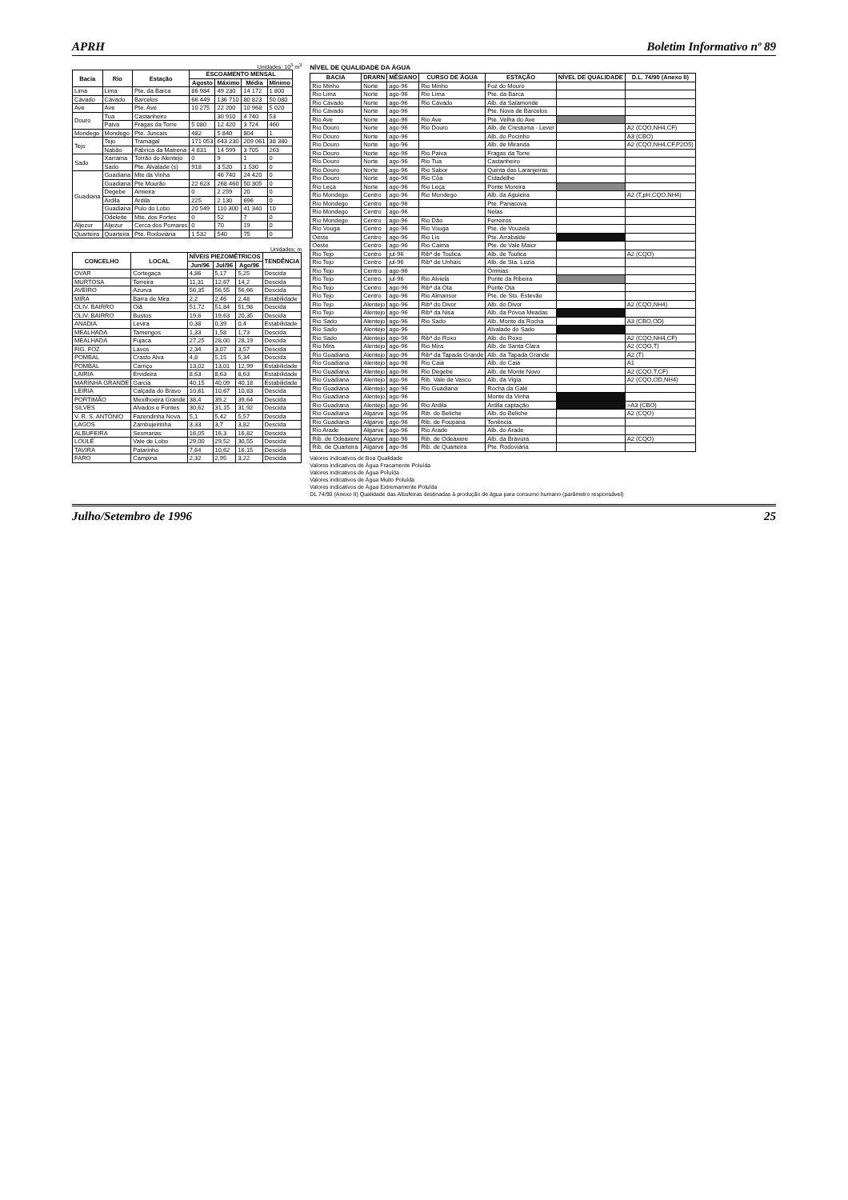APRH Boletim Informativo nº 89
Unidades: 10<sup>3</sup> m<sup>3</sup>
| Bacia | Rio | Estação | ESCOAMENTO MENSAL | | | |
| --- | --- | --- | --- | --- | --- | --- |
| | | | Agosto | Máximo | Média | Mínimo |
| Lima | Lima | Pte. da Barca | 86 984 | 49 230 | 14 172 | 1 800 |
| Cávado | Cávado | Barcelos | 66 449 | 136 710 | 80 823 | 50 080 |
| Ave | Ave | Pte. Ave | 10 275 | 22 200 | 10 968 | 5 020 |
| Douro | Tua | Castanheiro | | 30 910 | 4 740 | 53 |
| | Paiva | Fragas da Torre | 5 080 | 12 420 | 3 724 | 460 |
| Mondego | Mondego | Pte. Juncais | 482 | 5 840 | 804 | 1 |
| Tejo | Tejo | Tramagal | 171 053 | 643 230 | 209 061 | 38 380 |
| | Nabão | Fábrica da Matrena | 4 831 | 14 599 | 3 705 | 263 |
| Sado | Xarrama | Torrão do Alentejo | 0 | 9 | 1 | 0 |
| | Sado | Pte. Alvalade (s) | 918 | 3 520 | 1 530 | 0 |
| Guadiana | Guadiana | Mte da Vinha | | 46 740 | 24 420 | 0 |
| | Guadiana | Pte Mourão | 22 623 | 268 460 | 50 305 | 0 |
| | Degebe | Amieira | 0 | 2 259 | 20 | 0 |
| | Ardila | Ardila | 225 | 2 130 | 696 | 0 |
| | Guadiana | Pulo do Lobo | 20 549 | 110 300 | 41 340 | 10 |
| | Odeleite | Mte. dos Fortes | 0 | 52 | 7 | 0 |
| Aljezur | Aljezur | Cerca dos Pomares | 0 | 70 | 19 | 0 |
| Quarteira | Quarteira | Pte. Rodoviária | 1 532 | 540 | 75 | 0 |
Unidades: m
| CONCELHO | LOCAL | NÍVEIS PIEZOMÉTRICOS | | | TENDÊNCIA |
| --- | --- | --- | --- | --- | --- |
| | | Jun/96 | Jul/96 | Ago/96 | |
| OVAR | Cortegaça | 4,86 | 5,17 | 5,25 | Descida |
| MURTOSA | Torreira | 11,31 | 12,67 | 14,2 | Descida |
| AVEIRO | Azurva | 56,35 | 56,55 | 56,66 | Descida |
| MIRA | Barra de Mira | 2,2 | 2,46 | 2,48 | Estabilidade |
| OLIV. BAIRRO | Oiã | 51,72 | 51,84 | 51,98 | Descida |
| OLIV. BAIRRO | Bustos | 19,6 | 19,63 | 20,35 | Descida |
| ANADIA | Levira | 0,38 | 0,39 | 0,4 | Estabilidade |
| MEALHADA | Tamengos | 1,33 | 1,58 | 1,73 | Descida |
| MEALHADA | Fujaca | 27,25 | 28,00 | 28,19 | Descida |
| FIG. FOZ | Lavos | 2,34 | 3,07 | 3,57 | Descida |
| POMBAL | Crasto Alva | 4,8 | 5,15 | 5,34 | Descida |
| POMBAL | Carriço | 13,02 | 13,01 | 12,99 | Estabilidade |
| LAIRIA | Ervideira | 8,63 | 8,63 | 8,63 | Estabilidade |
| MARINHA GRANDE | Garcia | 40,15 | 40,09 | 40,18 | Estabilidade |
| LEIRIA | Calçada do Bravo | 10,61 | 10,67 | 10,83 | Descida |
| PORTIMÃO | Mexilhoeira Grande | 38,4 | 39,2 | 39,64 | Descida |
| SILVES | Alvados e Fontes | 30,62 | 31,15 | 31,92 | Descida |
| V. R. S. ANTÓNIO | Fazendinha Nova | 5,1 | 5,42 | 5,57 | Descida |
| LAGOS | Zambujeirinha | 3,33 | 3,7 | 3,82 | Descida |
| ALBUFEIRA | Sesmarias | 16,05 | 16,3 | 16,82 | Descida |
| LOULÉ | Vale de Lobo | 29,00 | 29,52 | 30,55 | Descida |
| TAVIRA | Patarinho | 7,64 | 10,62 | 16,15 | Descida |
| FARO | Campina | 2,32 | 2,95 | 3,22 | Descida |
NÍVEL DE QUALIDADE DA ÁGUA
| BACIA | DRARN | MÊS/ANO | CURSO DE ÁGUA | ESTAÇÃO | NÍVEL DE QUALIDADE | D.L. 74/90 (Anexo II) |
| --- | --- | --- | --- | --- | --- | --- |
| Rio Minho | Norte | ago-96 | Rio Minho | Foz do Mouro | | |
| Rio Lima | Norte | ago-96 | Rio Lima | Pte. da Barca | | |
| Rio Cávado | Norte | ago-96 | Rio Cávado | Alb. da Salamonde | | |
| Rio Cávado | Norte | ago-96 | | Pte. Nova de Barcelos | | |
| Rio Ave | Norte | ago-96 | Rio Ave | Pte. Velha do Ave | | |
| Rio Douro | Norte | ago-96 | Rio Douro | Alb. de Crestuma - Lever | | A2 (CQO,NH4,CF) |
| Rio Douro | Norte | ago-96 | | Alb. do Pocinho | | A3 (CBO) |
| Rio Douro | Norte | ago-96 | | Alb. de Miranda | | A2 (CQO,NH4,CF,P2O5) |
| Rio Douro | Norte | ago-96 | Rio Paiva | Fragas da Torre | | |
| Rio Douro | Norte | ago-96 | Rio Tua | Castanheiro | | |
| Rio Douro | Norte | ago-96 | Rio Sabor | Quinta das Laranjeiras | | |
| Rio Douro | Norte | ago-96 | Rio Côa | Cidadelhe | | |
| Rio Leça | Norte | ago-96 | Rio Leça | Ponte Moreira | | |
| Rio Mondego | Centro | ago-96 | Rio Mondego | Alb. da Aguieira | | A2 (T,pH,CQO,NH4) |
| Rio Mondego | Centro | ago-96 | | Pte. Panacova | | |
| Rio Mondego | Centro | ago-96 | | Nelas | | |
| Rio Mondego | Centro | ago-96 | Rio Dão | Ferreirós | | |
| Rio Vouga | Centro | ago-96 | Rio Vouga | Pte. de Vouzela | | |
| Oeste | Centro | ago-96 | Rio Lis | Pte. Arrabalde | | |
| Oeste | Centro | ago-96 | Rio Caima | Pte. de Vale Maior | | |
| Rio Tejo | Centro | jul-96 | Ribª de Toulica | Alb. de Toulica | | A2 (CQO) |
| Rio Tejo | Centro | jul-96 | Ribª de Unhais | Alb. de Sta. Luzia | | |
| Rio Tejo | Centro | ago-96 | | Ómnias | | |
| Rio Tejo | Centro | jul-96 | Rio Alviela | Ponte da Ribeira | | |
| Rio Tejo | Centro | ago-96 | Ribª da Ota | Ponte Ota | | |
| Rio Tejo | Centro | ago-96 | Rio Almansor | Pte. de Sto. Estevão | | |
| Rio Tejo | Alentejo | ago-96 | Ribª do Divor | Alb. do Divor | | A2 (CQO,NH4) |
| Rio Tejo | Alentejo | ago-96 | Ribª da Nisa | Alb. da Póvoa Meadas | | |
| Rio Sado | Alentejo | ago-96 | Rio Sado | Alb. Monte da Rocha | | A3 (CBO,OD) |
| Rio Sado | Alentejo | ago-96 | | Alvalade do Sado | | |
| Rio Sado | Alentejo | ago-96 | Ribª do Roxo | Alb. do Roxo | | A2 (CQO,NH4,CF) |
| Rio Mira | Alentejo | ago-96 | Rio Mira | Alb. de Santa Clara | | A2 (CQO,T) |
| Rio Guadiana | Alentejo | ago-96 | Ribª da Tapada Grande | Alb. da Tapada Grande | | A2 (T) |
| Rio Guadiana | Alentejo | ago-96 | Rio Caia | Alb. do Caia | | A1 |
| Rio Guadiana | Alentejo | ago-96 | Rio Degebe | Alb. de Monte Novo | | A2 (CQO,T,CF) |
| Rio Guadiana | Alentejo | ago-96 | Rib. Vale de Vasco | Alb. da Vigia | | A2 (CQO,OD,NH4) |
| Rio Guadiana | Alentejo | ago-96 | Rio Guadiana | Rocha da Galé | | |
| Rio Guadiana | Alentejo | ago-96 | | Monte da Vinha | | |
| Rio Guadiana | Alentejo | ago-96 | Rio Ardila | Ardila captação | | >A3 (CBO) |
| Rio Guadiana | Algarve | ago-96 | Rib. do Beliche | Alb. do Beliche | | A2 (CQO) |
| Rio Guadiana | Algarve | ago-96 | Rib. de Foupana | Tenência | | |
| Rio Arade | Algarve | ago-96 | Rio Arade | Alb. do Arade | | |
| Rib. de Odeáxere | Algarve | ago-96 | Rib. de Odeáxere | Alb. da Bravura | | A2 (CQO) |
| Rib. de Quarteira | Algarve | ago-96 | Rib. de Quarteira | Pte. Rodoviária | | |
Valores indicativos de Boa Qualidade
Valores indicativos de Água Fracamente Poluída
Valores indicativos de Água Poluída
Valores indicativos de Água Muito Poluída
Valores indicativos de Água Extremamente Poluída
DL 74/90 (Anexo II) Qualidade das Albufeiras destinadas à produção de água para consumo humano (parâmetro responsável)
Julho/Setembro de 1996 25